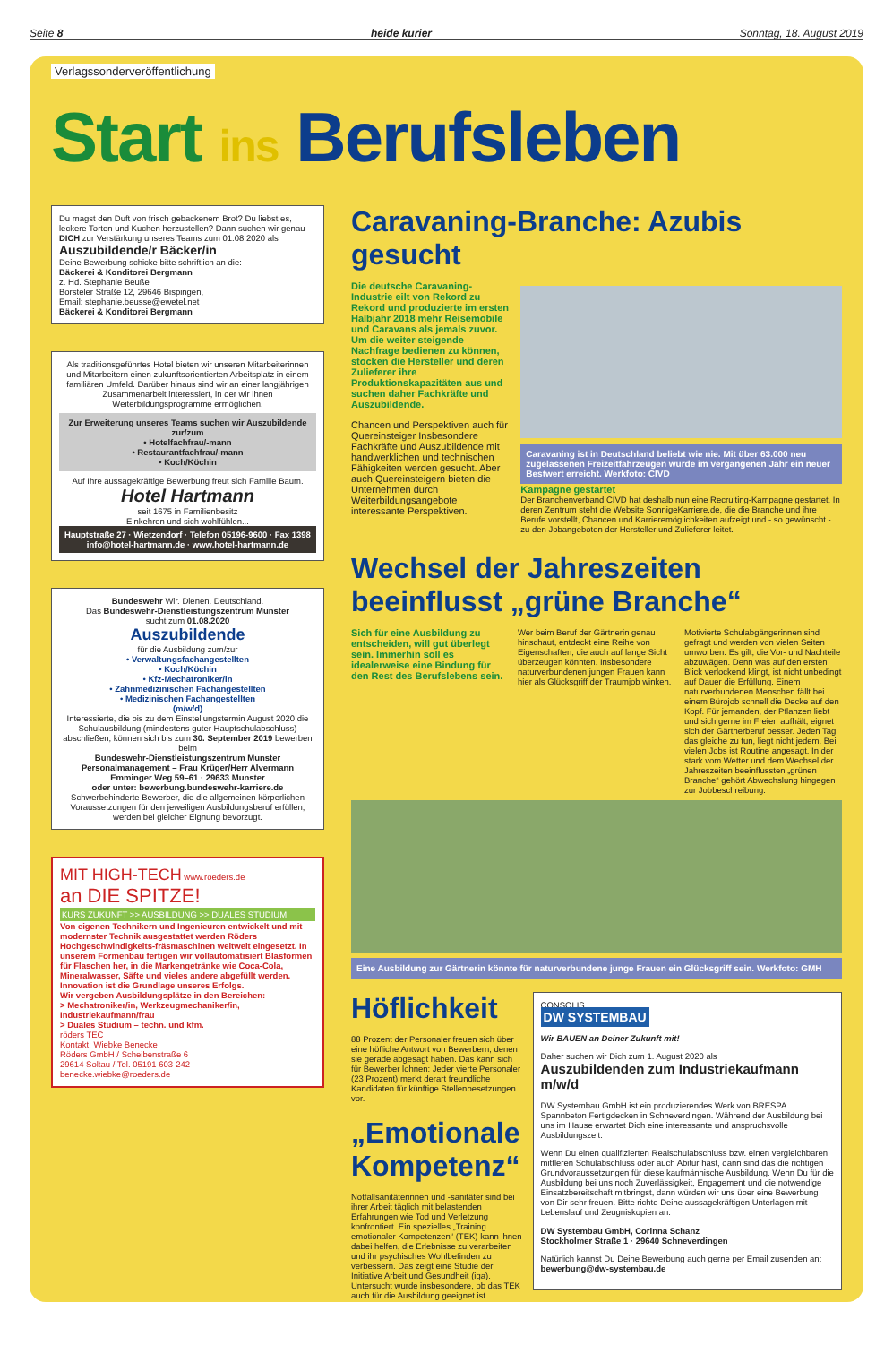Seite 8 heide kurier Sonntag, 18. August 2019
Verlagssonderveröffentlichung
Start ins Berufsleben
Du magst den Duft von frisch gebackenem Brot? Du liebst es, leckere Torten und Kuchen herzustellen? Dann suchen wir genau DICH zur Verstärkung unseres Teams zum 01.08.2020 als
Auszubildende/r Bäcker/in
Deine Bewerbung schicke bitte schriftlich an die:
Bäckerei & Konditorei Bergmann
z. Hd. Stephanie Beuße
Borsteler Straße 12, 29646 Bispingen,
Email: stephanie.beusse@ewetel.net
Bäckerei & Konditorei Bergmann
Als traditionsgeführtes Hotel bieten wir unseren Mitarbeiterinnen und Mitarbeitern einen zukunftsorientierten Arbeitsplatz in einem familiären Umfeld. Darüber hinaus sind wir an einer langjährigen Zusammenarbeit interessiert, in der wir ihnen Weiterbildungsprogramme ermöglichen.
Zur Erweiterung unseres Teams suchen wir Auszubildende zur/zum
• Hotelfachfrau/-mann
• Restaurantfachfrau/-mann
• Koch/Köchin
Auf Ihre aussagekräftige Bewerbung freut sich Familie Baum.
Hotel Hartmann
seit 1675 in Familienbesitz
Einkehren und sich wohlfühlen...
Hauptstraße 27 · Wietzendorf · Telefon 05196-9600 · Fax 1398
info@hotel-hartmann.de · www.hotel-hartmann.de
Bundeswehr Wir. Dienen. Deutschland.
Das Bundeswehr-Dienstleistungszentrum Munster
sucht zum 01.08.2020
Auszubildende
für die Ausbildung zum/zur
• Verwaltungsfachangestellten
• Koch/Köchin
• Kfz-Mechatroniker/in
• Zahnmedizinischen Fachangestellten
• Medizinischen Fachangestellten
(m/w/d)
Interessierte, die bis zu dem Einstellungstermin August 2020 die Schulausbildung (mindestens guter Hauptschulabschluss) abschließen, können sich bis zum 30. September 2019 bewerben beim
Bundeswehr-Dienstleistungszentrum Munster
Personalmanagement – Frau Krüger/Herr Alvermann
Emminger Weg 59–61 · 29633 Munster
oder unter: bewerbung.bundeswehr-karriere.de
Schwerbehinderte Bewerber, die die allgemeinen körperlichen Voraussetzungen für den jeweiligen Ausbildungsberuf erfüllen, werden bei gleicher Eignung bevorzugt.
MIT HIGH-TECH www.roeders.de
an DIE SPITZE!
KURS ZUKUNFT >> AUSBILDUNG >> DUALES STUDIUM
Von eigenen Technikern und Ingenieuren entwickelt und mit modernster Technik ausgestattet werden Röders Hochgeschwindigkeits-fräsmaschinen weltweit eingesetzt. In unserem Formenbau fertigen wir vollautomatisiert Blasformen für Flaschen her, in die Markengetränke wie Coca-Cola, Mineralwasser, Säfte und vieles andere abgefüllt werden. Innovation ist die Grundlage unseres Erfolgs.
Wir vergeben Ausbildungsplätze in den Bereichen:
> Mechatroniker/in, Werkzeugmechaniker/in, Industriekaufmann/frau
> Duales Studium – techn. und kfm.
röders TEC
Kontakt: Wiebke Benecke
Röders GmbH / Scheibenstraße 6
29614 Soltau / Tel. 05191 603-242
benecke.wiebke@roeders.de
Caravaning-Branche: Azubis gesucht
Die deutsche Caravaning-Industrie eilt von Rekord zu Rekord und produzierte im ersten Halbjahr 2018 mehr Reisemobile und Caravans als jemals zuvor. Um die weiter steigende Nachfrage bedienen zu können, stocken die Hersteller und deren Zulieferer ihre Produktionskapazitäten aus und suchen daher Fachkräfte und Auszubildende.
Chancen und Perspektiven auch für Quereinsteiger Insbesondere Fachkräfte und Auszubildende mit handwerklichen und technischen Fähigkeiten werden gesucht. Aber auch Quereinsteigern bieten die Unternehmen durch Weiterbildungsangebote interessante Perspektiven.
Caravaning ist in Deutschland beliebt wie nie. Mit über 63.000 neu zugelassenen Freizeitfahrzeugen wurde im vergangenen Jahr ein neuer Bestwert erreicht. Werkfoto: CIVD
Kampagne gestartet
Der Branchenverband CIVD hat deshalb nun eine Recruiting-Kampagne gestartet. In deren Zentrum steht die Website SonnigeKarriere.de, die die Branche und ihre Berufe vorstellt, Chancen und Karrieremöglichkeiten aufzeigt und - so gewünscht - zu den Jobangeboten der Hersteller und Zulieferer leitet.
Wechsel der Jahreszeiten beeinflusst „grüne Branche“
Sich für eine Ausbildung zu entscheiden, will gut überlegt sein. Immerhin soll es idealerweise eine Bindung für den Rest des Berufslebens sein.
Wer beim Beruf der Gärtnerin genau hinschaut, entdeckt eine Reihe von Eigenschaften, die auch auf lange Sicht überzeugen könnten. Insbesondere naturverbundenen jungen Frauen kann hier als Glücksgriff der Traumjob winken.
Motivierte Schulabgängerinnen sind gefragt und werden von vielen Seiten umworben. Es gilt, die Vor- und Nachteile abzuwägen. Denn was auf den ersten Blick verlockend klingt, ist nicht unbedingt auf Dauer die Erfüllung. Einem naturverbundenen Menschen fällt bei einem Bürojob schnell die Decke auf den Kopf. Für jemanden, der Pflanzen liebt und sich gerne im Freien aufhält, eignet sich der Gärtnerberuf besser. Jeden Tag das gleiche zu tun, liegt nicht jedem. Bei vielen Jobs ist Routine angesagt. In der stark vom Wetter und dem Wechsel der Jahreszeiten beeinflussten „grünen Branche“ gehört Abwechslung hingegen zur Jobbeschreibung.
Eine Ausbildung zur Gärtnerin könnte für naturverbundene junge Frauen ein Glücksgriff sein. Werkfoto: GMH
Höflichkeit
88 Prozent der Personaler freuen sich über eine höfliche Antwort von Bewerbern, denen sie gerade abgesagt haben. Das kann sich für Bewerber lohnen: Jeder vierte Personaler (23 Prozent) merkt derart freundliche Kandidaten für künftige Stellenbesetzungen vor.
„Emotionale Kompetenz“
Notfallsanitäterinnen und -sanitäter sind bei ihrer Arbeit täglich mit belastenden Erfahrungen wie Tod und Verletzung konfrontiert. Ein spezielles „Training emotionaler Kompetenzen“ (TEK) kann ihnen dabei helfen, die Erlebnisse zu verarbeiten und ihr psychisches Wohlbefinden zu verbessern. Das zeigt eine Studie der Initiative Arbeit und Gesundheit (iga). Untersucht wurde insbesondere, ob das TEK auch für die Ausbildung geeignet ist.
CONSOLIS
DW SYSTEMBAU
Wir BAUEN an Deiner Zukunft mit!
Daher suchen wir Dich zum 1. August 2020 als
Auszubildenden zum Industriekaufmann m/w/d
DW Systembau GmbH ist ein produzierendes Werk von BRESPA Spannbeton Fertigdecken in Schneverdingen. Während der Ausbildung bei uns im Hause erwartet Dich eine interessante und anspruchsvolle Ausbildungszeit.
Wenn Du einen qualifizierten Realschulabschluss bzw. einen vergleichbaren mittleren Schulabschluss oder auch Abitur hast, dann sind das die richtigen Grundvoraussetzungen für diese kaufmännische Ausbildung. Wenn Du für die Ausbildung bei uns noch Zuverlässigkeit, Engagement und die notwendige Einsatzbereitschaft mitbringst, dann würden wir uns über eine Bewerbung von Dir sehr freuen. Bitte richte Deine aussagekräftigen Unterlagen mit Lebenslauf und Zeugniskopien an:
DW Systembau GmbH, Corinna Schanz
Stockholmer Straße 1 · 29640 Schneverdingen
Natürlich kannst Du Deine Bewerbung auch gerne per Email zusenden an: bewerbung@dw-systembau.de